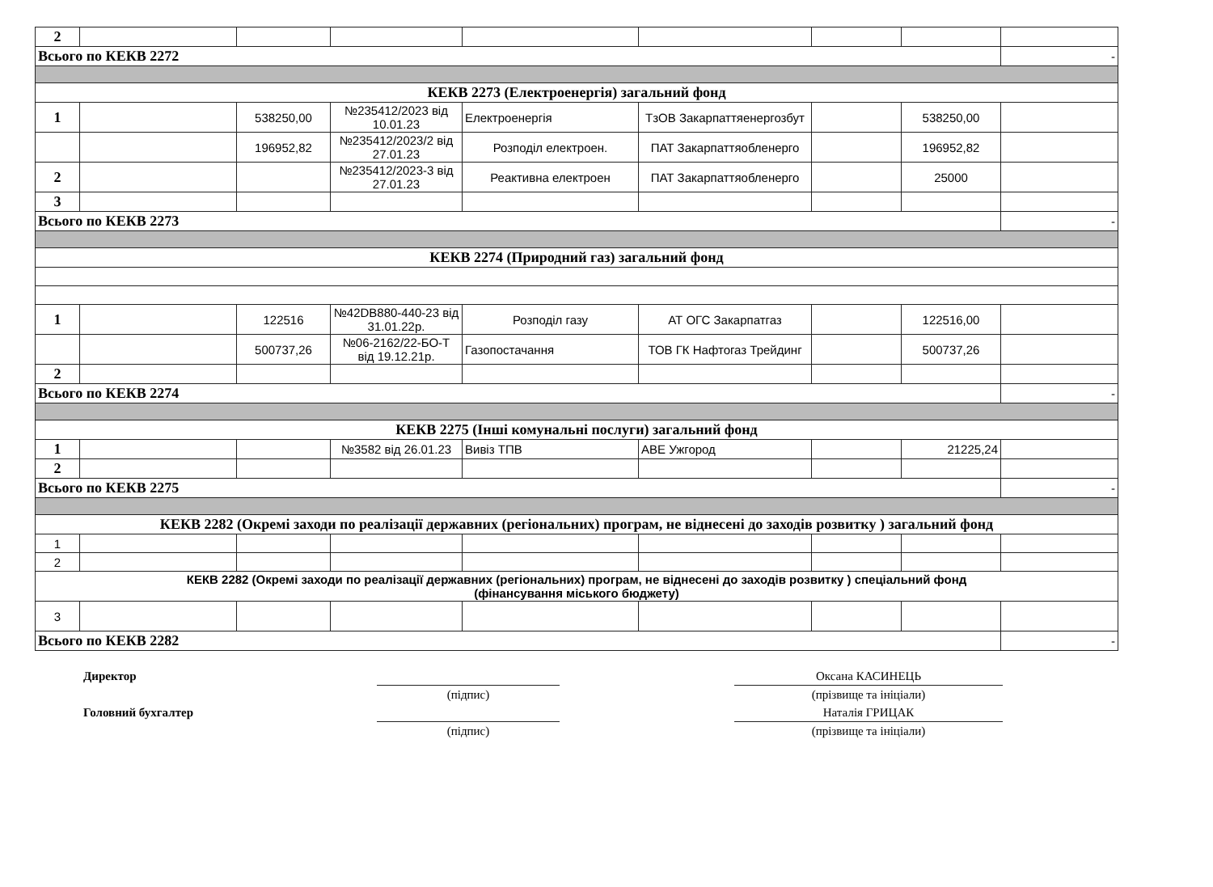| 2 | | | | | | | | |
| Всього по КЕКВ 2272 | | | | | | | | - |
| КЕКВ 2273 (Електроенергія) загальний фонд | | | | | | | | |
| 1 | | 538250,00 | №235412/2023 від 10.01.23 | Електроенергія | ТзОВ Закарпаттяенергозбут | | 538250,00 | |
| | | 196952,82 | №235412/2023/2 від 27.01.23 | Розподіл електроен. | ПАТ Закарпаттяобленерго | | 196952,82 | |
| 2 | | | №235412/2023-3 від 27.01.23 | Реактивна електроен | ПАТ Закарпаттяобленерго | | 25000 | |
| 3 | | | | | | | | |
| Всього по КЕКВ 2273 | | | | | | | | - |
| КЕКВ 2274 (Природний газ) загальний фонд | | | | | | | | |
| 1 | | 122516 | №42DB880-440-23 від 31.01.22р. | Розподіл газу | АТ ОГС Закарпатгаз | | 122516,00 | |
| | | 500737,26 | №06-2162/22-БО-Т від 19.12.21р. | Газопостачання | ТОВ ГК Нафтогаз Трейдинг | | 500737,26 | |
| 2 | | | | | | | | |
| Всього по КЕКВ 2274 | | | | | | | | - |
| КЕКВ 2275 (Інші комунальні послуги) загальний фонд | | | | | | | | |
| 1 | | | №3582 від 26.01.23 | Вивіз ТПВ | АВЕ Ужгород | | 21225,24 | |
| 2 | | | | | | | | |
| Всього по КЕКВ 2275 | | | | | | | | - |
| КЕКВ 2282 (Окремі заходи по реалізації державних (регіональних) програм, не віднесені до заходів розвитку ) загальний фонд | | | | | | | | |
| 1 | | | | | | | | |
| 2 | | | | | | | | |
| КЕКВ 2282 (Окремі заходи по реалізації державних (регіональних) програм, не віднесені до заходів розвитку ) спеціальний фонд (фінансування міського бюджету) | | | | | | | | |
| 3 | | | | | | | | |
| Всього по КЕКВ 2282 | | | | | | | | - |
| Директор | | | Оксана КАСИНЕЦЬ |
| | (підпис) | | (прізвище та ініціали) |
| Головний бухгалтер | | | Наталія ГРИЦАК |
| | (підпис) | | (прізвище та ініціали) |